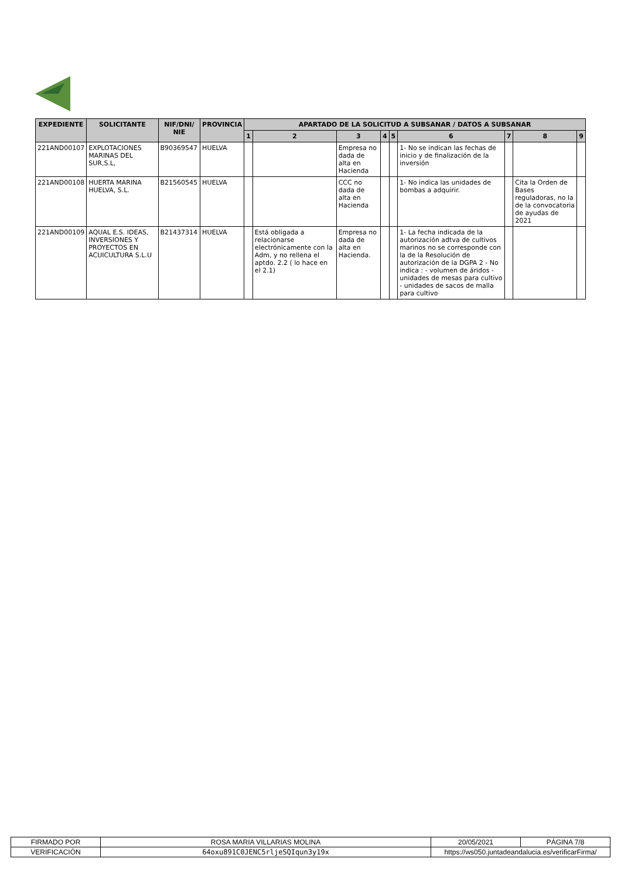| EXPEDIENTE | SOLICITANTE | NIF/DNI/ NIE | PROVINCIA | APARTADO DE LA SOLICITUD A SUBSANAR / DATOS A SUBSANAR | | | | | | | | |
| --- | --- | --- | --- | --- | --- | --- | --- | --- | --- | --- | --- | --- |
| | | | | 1 | 2 | 3 | 4 | 5 | 6 | 7 | 8 | 9 |
| 221AND00107 | EXPLOTACIONES MARINAS DEL SUR,S.L, | B90369547 | HUELVA | | | Empresa no dada de alta en Hacienda | | | 1- No se indican las fechas de inicio y de finalización de la inversión | | | |
| 221AND00108 | HUERTA MARINA HUELVA, S.L. | B21560545 | HUELVA | | | CCC no dada de alta en Hacienda | | | 1- No indica las unidades de bombas a adquirir. | | Cita la Orden de Bases reguladoras, no la de la convocatoria de ayudas de 2021 | |
| 221AND00109 | AQUAL E.S. IDEAS, INVERSIONES Y PROYECTOS EN ACUICULTURA S.L.U | B21437314 | HUELVA | | Está obligada a relacionarse electrónicamente con la Adm, y no rellena el aptdo. 2.2 ( lo hace en el 2.1) | Empresa no dada de alta en Hacienda. | | | 1- La fecha indicada de la autorización adtva de cultivos marinos no se corresponde con la de la Resolución de autorización de la DGPA 2 - No indica : - volumen de áridos - unidades de mesas para cultivo - unidades de sacos de malla para cultivo | | | |
| FIRMADO POR | ROSA MARIA VILLARIAS MOLINA | | 20/05/2021 | PÁGINA 7/8 |
| VERIFICACIÓN | 64oxu891C0JENC5rljeSQIqun3y19x | https://ws050.juntadeandalucia.es/verificarFirma/ | | |